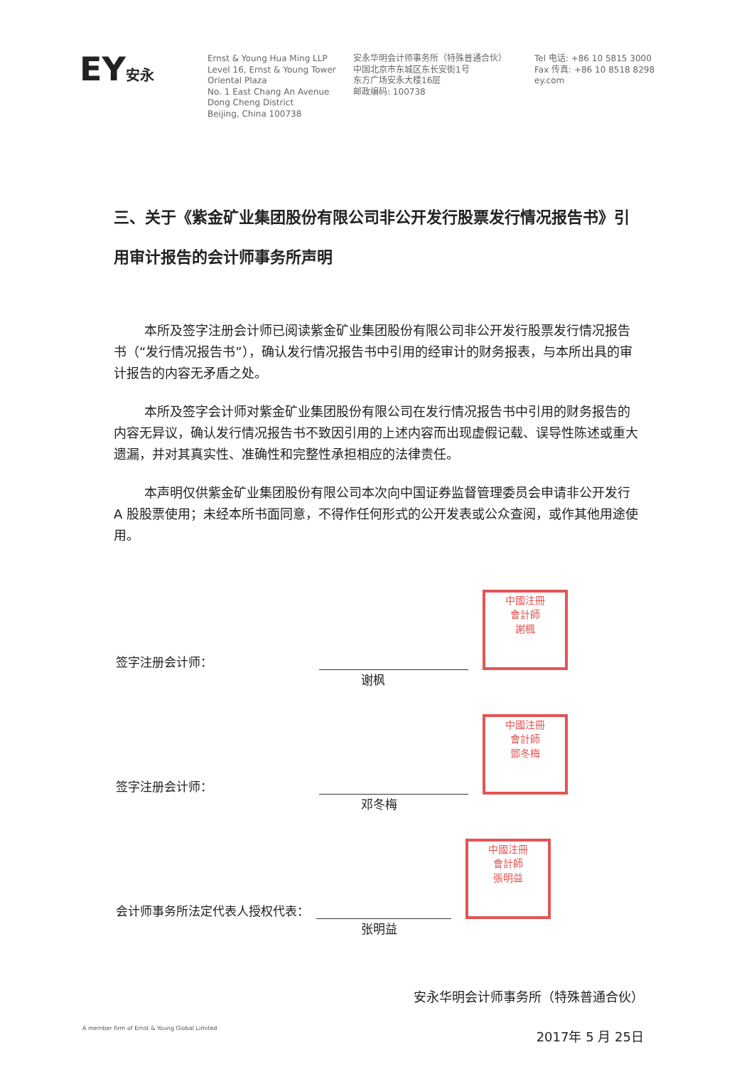EY安永
Ernst & Young Hua Ming LLP
Level 16, Ernst & Young Tower
Oriental Plaza
No. 1 East Chang An Avenue
Dong Cheng District
Beijing, China 100738
安永华明会计师事务所（特殊普通合伙）
中国北京市东城区东长安街1号
东方广场安永大楼16层
邮政编码: 100738
Tel 电话: +86 10 5815 3000
Fax 传真: +86 10 8518 8298
ey.com
三、关于《紫金矿业集团股份有限公司非公开发行股票发行情况报告书》引用审计报告的会计师事务所声明
本所及签字注册会计师已阅读紫金矿业集团股份有限公司非公开发行股票发行情况报告书（“发行情况报告书”），确认发行情况报告书中引用的经审计的财务报表，与本所出具的审计报告的内容无矛盾之处。
本所及签字会计师对紫金矿业集团股份有限公司在发行情况报告书中引用的财务报告的内容无异议，确认发行情况报告书不致因引用的上述内容而出现虚假记载、误导性陈述或重大遗漏，并对其真实性、准确性和完整性承担相应的法律责任。
本声明仅供紫金矿业集团股份有限公司本次向中国证券监督管理委员会申请非公开发行 A 股股票使用；未经本所书面同意，不得作任何形式的公开发表或公众查阅，或作其他用途使用。
签字注册会计师：
中國注冊
會計師
謝楓
谢枫
签字注册会计师：
中國注冊
會計師
鄧冬梅
邓冬梅
会计师事务所法定代表人授权代表：
中國注冊
會計師
張明益
张明益
安永华明会计师事务所（特殊普通合伙）
2017年 5 月 25日
A member firm of Ernst & Young Global Limited